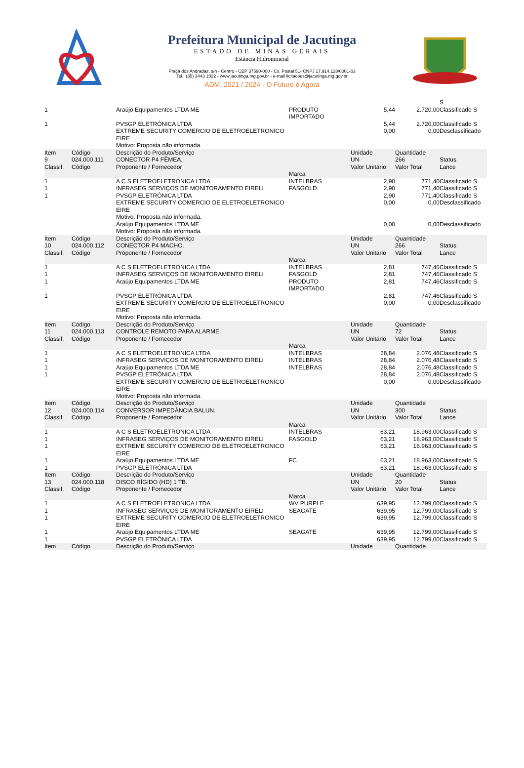Prefeitura Municipal de Jacutinga
ESTADO DE MINAS GERAIS
Estância Hidromineral
Praça dos Andradas, s/n - Centro - CEP 37590-000 - Cx. Postal 51- CNPJ 17.914.128/0001-63
Tel.: (35) 3443 1022 - www.jacutinga.mg.gov.br - e-mail licitacoes@jacutinga.mg.gov.br
ADM. 2021 / 2024 - O Futuro é Agora
| | | | | | | S |
| 1 | | Araújo Equipamentos LTDA ME | PRODUTO IMPORTADO | 5,44 | 2.720,00 | Classificado S |
| 1 | | PVSGP ELETRÔNICA LTDA | | 5,44 | 2.720,00 | Classificado S |
| | | EXTREME SECURITY COMERCIO DE ELETROELETRONICO EIRE Motivo: Proposta não informada. | | 0,00 | 0,00 | Desclassificado |
| Item 9 Classif. | Código 024.000.111 Código | Descrição do Produto/Serviço CONECTOR P4 FÊMEA. Proponente / Fornecedor | Marca | Unidade UN Valor Unitário | Quantidade 266 Valor Total | Status Lance |
| 1 | | A C S ELETROELETRONICA LTDA | INTELBRAS | 2,90 | 771,40 | Classificado S |
| 1 | | INFRASEG SERVIÇOS DE MONITORAMENTO EIRELI | FASGOLD | 2,90 | 771,40 | Classificado S |
| 1 | | PVSGP ELETRÔNICA LTDA | | 2,90 | 771,40 | Classificado S |
| | | EXTREME SECURITY COMERCIO DE ELETROELETRONICO EIRE Motivo: Proposta não informada. | | 0,00 | 0,00 | Desclassificado |
| | | Araújo Equipamentos LTDA ME Motivo: Proposta não informada. | | 0,00 | 0,00 | Desclassificado |
| Item 10 Classif. | Código 024.000.112 Código | Descrição do Produto/Serviço CONECTOR P4 MACHO. Proponente / Fornecedor | Marca | Unidade UN Valor Unitário | Quantidade 266 Valor Total | Status Lance |
| 1 | | A C S ELETROELETRONICA LTDA | INTELBRAS | 2,81 | 747,46 | Classificado S |
| 1 | | INFRASEG SERVIÇOS DE MONITORAMENTO EIRELI | FASGOLD | 2,81 | 747,46 | Classificado S |
| 1 | | Araújo Equipamentos LTDA ME | PRODUTO IMPORTADO | 2,81 | 747,46 | Classificado S |
| 1 | | PVSGP ELETRÔNICA LTDA | | 2,81 | 747,46 | Classificado S |
| | | EXTREME SECURITY COMERCIO DE ELETROELETRONICO EIRE Motivo: Proposta não informada. | | 0,00 | 0,00 | Desclassificado |
| Item 11 Classif. | Código 024.000.113 Código | Descrição do Produto/Serviço CONTROLE REMOTO PARA ALARME. Proponente / Fornecedor | Marca | Unidade UN Valor Unitário | Quantidade 72 Valor Total | Status Lance |
| 1 | | A C S ELETROELETRONICA LTDA | INTELBRAS | 28,84 | 2.076,48 | Classificado S |
| 1 | | INFRASEG SERVIÇOS DE MONITORAMENTO EIRELI | INTELBRAS | 28,84 | 2.076,48 | Classificado S |
| 1 | | Araújo Equipamentos LTDA ME | INTELBRAS | 28,84 | 2.076,48 | Classificado S |
| 1 | | PVSGP ELETRÔNICA LTDA | | 28,84 | 2.076,48 | Classificado S |
| | | EXTREME SECURITY COMERCIO DE ELETROELETRONICO EIRE Motivo: Proposta não informada. | | 0,00 | 0,00 | Desclassificado |
| Item 12 Classif. | Código 024.000.114 Código | Descrição do Produto/Serviço CONVERSOR IMPEDÂNCIA BALUN. Proponente / Fornecedor | Marca | Unidade UN Valor Unitário | Quantidade 300 Valor Total | Status Lance |
| 1 | | A C S ELETROELETRONICA LTDA | INTELBRAS | 63,21 | 18.963,00 | Classificado S |
| 1 | | INFRASEG SERVIÇOS DE MONITORAMENTO EIRELI | FASGOLD | 63,21 | 18.963,00 | Classificado S |
| 1 | | EXTREME SECURITY COMERCIO DE ELETROELETRONICO EIRE | | 63,21 | 18.963,00 | Classificado S |
| 1 | | Araújo Equipamentos LTDA ME | FC | 63,21 | 18.963,00 | Classificado S |
| 1 | | PVSGP ELETRÔNICA LTDA | | 63,21 | 18.963,00 | Classificado S |
| Item 13 Classif. | Código 024.000.118 Código | Descrição do Produto/Serviço DISCO RÍGIDO (HD) 1 TB. Proponente / Fornecedor | Marca | Unidade UN Valor Unitário | Quantidade 20 Valor Total | Status Lance |
| 1 | | A C S ELETROELETRONICA LTDA | WV PURPLE | 639,95 | 12.799,00 | Classificado S |
| 1 | | INFRASEG SERVIÇOS DE MONITORAMENTO EIRELI | SEAGATE | 639,95 | 12.799,00 | Classificado S |
| 1 | | EXTREME SECURITY COMERCIO DE ELETROELETRONICO EIRE | | 639,95 | 12.799,00 | Classificado S |
| 1 | | Araújo Equipamentos LTDA ME | SEAGATE | 639,95 | 12.799,00 | Classificado S |
| 1 | | PVSGP ELETRÔNICA LTDA | | 639,95 | 12.799,00 | Classificado S |
| Item | Código | Descrição do Produto/Serviço | | Unidade | Quantidade | |